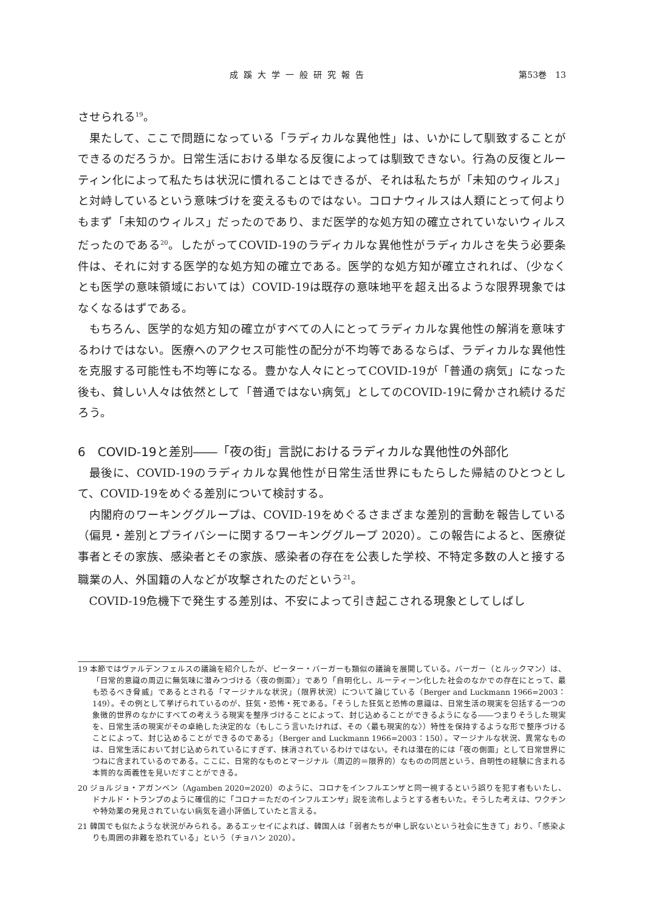成蹊大学一般研究報告 第53巻　13
させられる<sup>19</sup>。
果たして、ここで問題になっている「ラディカルな異他性」は、いかにして馴致することができるのだろうか。日常生活における単なる反復によっては馴致できない。行為の反復とルーティン化によって私たちは状況に慣れることはできるが、それは私たちが「未知のウィルス」と対峙しているという意味づけを変えるものではない。コロナウィルスは人類にとって何よりもまず「未知のウィルス」だったのであり、まだ医学的な処方知の確立されていないウィルスだったのである<sup>20</sup>。したがってCOVID-19のラディカルな異他性がラディカルさを失う必要条件は、それに対する医学的な処方知の確立である。医学的な処方知が確立されれば、（少なくとも医学の意味領域においては）COVID-19は既存の意味地平を超え出るような限界現象ではなくなるはずである。
もちろん、医学的な処方知の確立がすべての人にとってラディカルな異他性の解消を意味するわけではない。医療へのアクセス可能性の配分が不均等であるならば、ラディカルな異他性を克服する可能性も不均等になる。豊かな人々にとってCOVID-19が「普通の病気」になった後も、貧しい人々は依然として「普通ではない病気」としてのCOVID-19に脅かされ続けるだろう。
6　COVID-19と差別――「夜の街」言説におけるラディカルな異他性の外部化
最後に、COVID-19のラディカルな異他性が日常生活世界にもたらした帰結のひとつとして、COVID-19をめぐる差別について検討する。
内閣府のワーキンググループは、COVID-19をめぐるさまざまな差別的言動を報告している（偏見・差別とプライバシーに関するワーキンググループ 2020）。この報告によると、医療従事者とその家族、感染者とその家族、感染者の存在を公表した学校、不特定多数の人と接する職業の人、外国籍の人などが攻撃されたのだという<sup>21</sup>。
COVID-19危機下で発生する差別は、不安によって引き起こされる現象としてしばし
19 本節ではヴァルデンフェルスの議論を紹介したが、ピーター・バーガーも類似の議論を展開している。バーガー（とルックマン）は、「日常的意識の周辺に無気味に潜みつづける〈夜の側面〉」であり「自明化し、ルーティーン化した社会のなかでの存在にとって、最も恐るべき脅威」であるとされる「マージナルな状況」（限界状況）について論じている（Berger and Luckmann 1966=2003：149）。その例として挙げられているのが、狂気・恐怖・死である。「そうした狂気と恐怖の意識は、日常生活の現実を包括する一つの象徴的世界のなかにすべての考えうる現実を整序づけることによって、封じ込めることができるようになる――つまりそうした現実を、日常生活の現実がその卓絶した決定的な（もしこう言いたければ、その〈最も現実的な〉）特性を保持するような形で整序づけることによって、封じ込めることができるのである」（Berger and Luckmann 1966=2003：150）。マージナルな状況、異常なものは、日常生活において封じ込められているにすぎず、抹消されているわけではない。それは潜在的には「夜の側面」として日常世界につねに含まれているのである。ここに、日常的なものとマージナル（周辺的＝限界的）なものの同居という、自明性の経験に含まれる本質的な両義性を見いだすことができる。
20 ジョルジョ・アガンベン（Agamben 2020=2020）のように、コロナをインフルエンザと同一視するという誤りを犯す者もいたし、ドナルド・トランプのように確信的に「コロナ＝ただのインフルエンザ」説を流布しようとする者もいた。そうした考えは、ワクチンや特効薬の発見されていない病気を過小評価していたと言える。
21 韓国でも似たような状況がみられる。あるエッセイによれば、韓国人は「弱者たちが申し訳ないという社会に生きて」おり、「感染よりも周囲の非難を恐れている」という（チョハン 2020）。